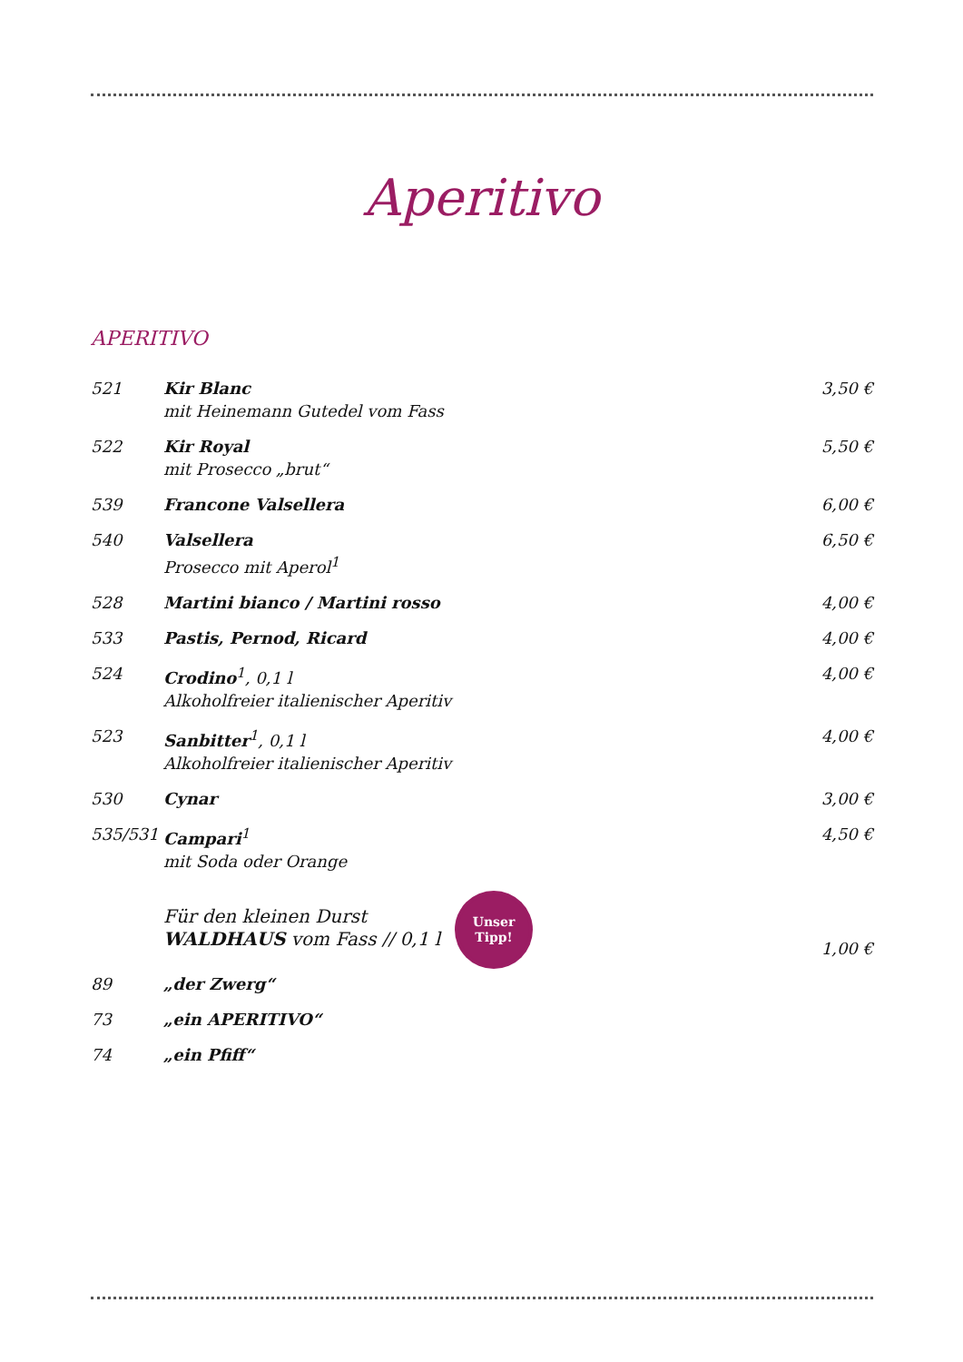Aperitivo
APERITIVO
| 521 | Kir Blanc mit Heinemann Gutedel vom Fass | 3,50 € |
| 522 | Kir Royal mit Prosecco „brut“ | 5,50 € |
| 539 | Francone Valsellera | 6,00 € |
| 540 | Valsellera Prosecco mit Aperol<sup>1</sup> | 6,50 € |
| 528 | Martini bianco / Martini rosso | 4,00 € |
| 533 | Pastis, Pernod, Ricard | 4,00 € |
| 524 | Crodino<sup>1</sup>, 0,1 l Alkoholfreier italienischer Aperitiv | 4,00 € |
| 523 | Sanbitter<sup>1</sup>, 0,1 l Alkoholfreier italienischer Aperitiv | 4,00 € |
| 530 | Cynar | 3,00 € |
| 535/531 | Campari<sup>1</sup> mit Soda oder Orange | 4,50 € |
| | Für den kleinen Durst WALDHAUS vom Fass // 0,1 l | 1,00 € |
| 89 | „der Zwerg“ | |
| 73 | „ein APERITIVO“ | |
| 74 | „ein Pfiff“ | |
Unser
Tipp!